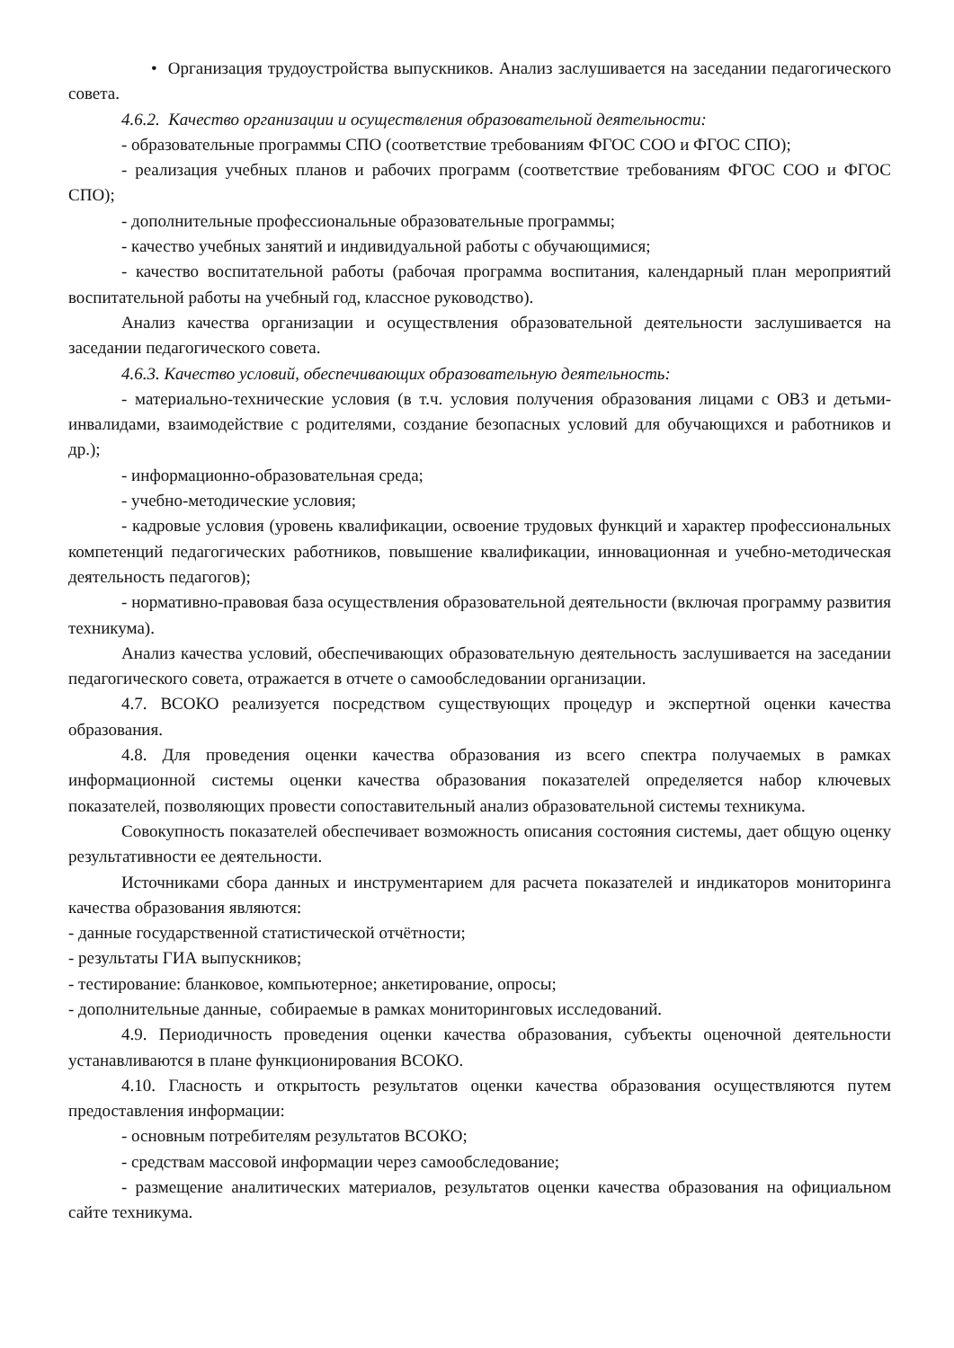• Организация трудоустройства выпускников. Анализ заслушивается на заседании педагогического совета.
4.6.2. Качество организации и осуществления образовательной деятельности:
- образовательные программы СПО (соответствие требованиям ФГОС СОО и ФГОС СПО);
- реализация учебных планов и рабочих программ (соответствие требованиям ФГОС СОО и ФГОС СПО);
- дополнительные профессиональные образовательные программы;
- качество учебных занятий и индивидуальной работы с обучающимися;
- качество воспитательной работы (рабочая программа воспитания, календарный план мероприятий воспитательной работы на учебный год, классное руководство).
Анализ качества организации и осуществления образовательной деятельности заслушивается на заседании педагогического совета.
4.6.3. Качество условий, обеспечивающих образовательную деятельность:
- материально-технические условия (в т.ч. условия получения образования лицами с ОВЗ и детьми-инвалидами, взаимодействие с родителями, создание безопасных условий для обучающихся и работников и др.);
- информационно-образовательная среда;
- учебно-методические условия;
- кадровые условия (уровень квалификации, освоение трудовых функций и характер профессиональных компетенций педагогических работников, повышение квалификации, инновационная и учебно-методическая деятельность педагогов);
- нормативно-правовая база осуществления образовательной деятельности (включая программу развития техникума).
Анализ качества условий, обеспечивающих образовательную деятельность заслушивается на заседании педагогического совета, отражается в отчете о самообследовании организации.
4.7. ВСОКО реализуется посредством существующих процедур и экспертной оценки качества образования.
4.8. Для проведения оценки качества образования из всего спектра получаемых в рамках информационной системы оценки качества образования показателей определяется набор ключевых показателей, позволяющих провести сопоставительный анализ образовательной системы техникума.
Совокупность показателей обеспечивает возможность описания состояния системы, дает общую оценку результативности ее деятельности.
Источниками сбора данных и инструментарием для расчета показателей и индикаторов мониторинга качества образования являются:
- данные государственной статистической отчётности;
- результаты ГИА выпускников;
- тестирование: бланковое, компьютерное; анкетирование, опросы;
- дополнительные данные, собираемые в рамках мониторинговых исследований.
4.9. Периодичность проведения оценки качества образования, субъекты оценочной деятельности устанавливаются в плане функционирования ВСОКО.
4.10. Гласность и открытость результатов оценки качества образования осуществляются путем предоставления информации:
- основным потребителям результатов ВСОКО;
- средствам массовой информации через самообследование;
- размещение аналитических материалов, результатов оценки качества образования на официальном сайте техникума.